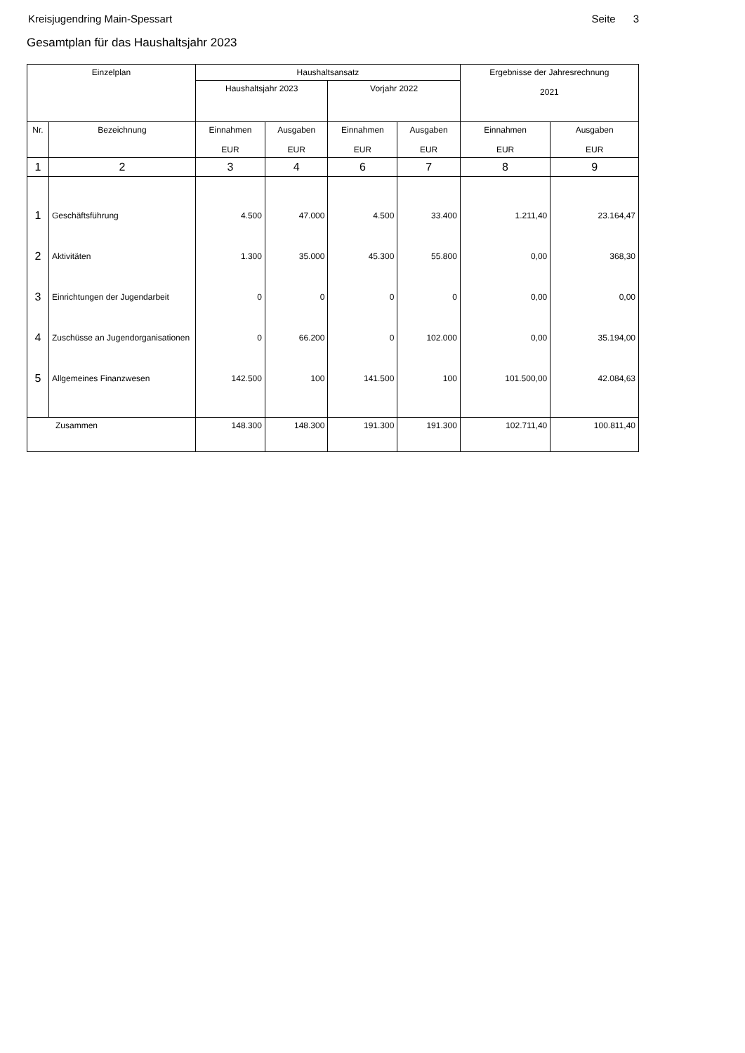Kreisjugendring Main-Spessart Seite 3
Gesamtplan für das Haushaltsjahr 2023
| Einzelplan | | Haushaltsansatz | | | | Ergebnisse der Jahresrechnung 2021 | |
| --- | --- | --- | --- | --- | --- | --- | --- |
| | | Haushaltsjahr 2023 | | Vorjahr 2022 | | | |
| Nr. | Bezeichnung | Einnahmen EUR | Ausgaben EUR | Einnahmen EUR | Ausgaben EUR | Einnahmen EUR | Ausgaben EUR |
| 1 | 2 | 3 | 4 | 6 | 7 | 8 | 9 |
| 1 | Geschäftsführung | 4.500 | 47.000 | 4.500 | 33.400 | 1.211,40 | 23.164,47 |
| 2 | Aktivitäten | 1.300 | 35.000 | 45.300 | 55.800 | 0,00 | 368,30 |
| 3 | Einrichtungen der Jugendarbeit | 0 | 0 | 0 | 0 | 0,00 | 0,00 |
| 4 | Zuschüsse an Jugendorganisationen | 0 | 66.200 | 0 | 102.000 | 0,00 | 35.194,00 |
| 5 | Allgemeines Finanzwesen | 142.500 | 100 | 141.500 | 100 | 101.500,00 | 42.084,63 |
| Zusammen | | 148.300 | 148.300 | 191.300 | 191.300 | 102.711,40 | 100.811,40 |